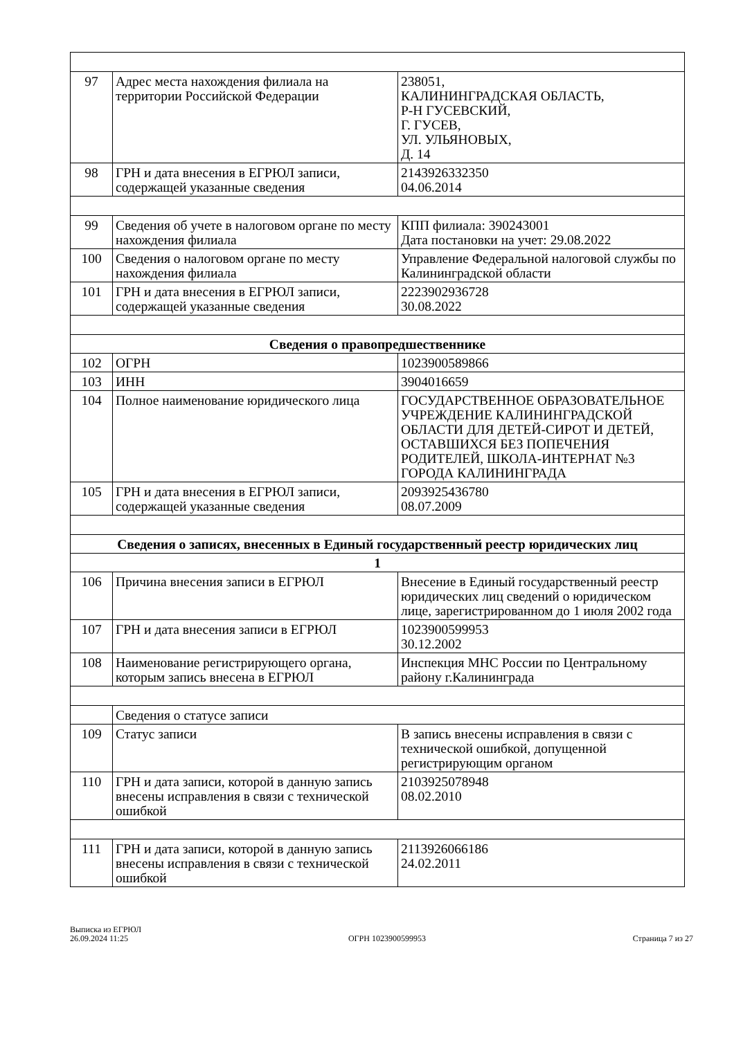| 97 | Адрес места нахождения филиала на территории Российской Федерации | 238051, КАЛИНИНГРАДСКАЯ ОБЛАСТЬ, Р-Н ГУСЕВСКИЙ, Г. ГУСЕВ, УЛ. УЛЬЯНОВЫХ, Д. 14 |
| 98 | ГРН и дата внесения в ЕГРЮЛ записи, содержащей указанные сведения | 2143926332350 04.06.2014 |
| 99 | Сведения об учете в налоговом органе по месту нахождения филиала | КПП филиала: 390243001 Дата постановки на учет: 29.08.2022 |
| 100 | Сведения о налоговом органе по месту нахождения филиала | Управление Федеральной налоговой службы по Калининградской области |
| 101 | ГРН и дата внесения в ЕГРЮЛ записи, содержащей указанные сведения | 2223902936728 30.08.2022 |
| Сведения о правопредшественнике | | |
| 102 | ОГРН | 1023900589866 |
| 103 | ИНН | 3904016659 |
| 104 | Полное наименование юридического лица | ГОСУДАРСТВЕННОЕ ОБРАЗОВАТЕЛЬНОЕ УЧРЕЖДЕНИЕ КАЛИНИНГРАДСКОЙ ОБЛАСТИ ДЛЯ ДЕТЕЙ-СИРОТ И ДЕТЕЙ, ОСТАВШИХСЯ БЕЗ ПОПЕЧЕНИЯ РОДИТЕЛЕЙ, ШКОЛА-ИНТЕРНАТ №3 ГОРОДА КАЛИНИНГРАДА |
| 105 | ГРН и дата внесения в ЕГРЮЛ записи, содержащей указанные сведения | 2093925436780 08.07.2009 |
| Сведения о записях, внесенных в Единый государственный реестр юридических лиц | | |
| 1 | | |
| 106 | Причина внесения записи в ЕГРЮЛ | Внесение в Единый государственный реестр юридических лиц сведений о юридическом лице, зарегистрированном до 1 июля 2002 года |
| 107 | ГРН и дата внесения записи в ЕГРЮЛ | 1023900599953 30.12.2002 |
| 108 | Наименование регистрирующего органа, которым запись внесена в ЕГРЮЛ | Инспекция МНС России по Центральному району г.Калининграда |
| | Сведения о статусе записи | |
| 109 | Статус записи | В запись внесены исправления в связи с технической ошибкой, допущенной регистрирующим органом |
| 110 | ГРН и дата записи, которой в данную запись внесены исправления в связи с технической ошибкой | 2103925078948 08.02.2010 |
| 111 | ГРН и дата записи, которой в данную запись внесены исправления в связи с технической ошибкой | 2113926066186 24.02.2011 |
Выписка из ЕГРЮЛ
26.09.2024 11:25
ОГРН 1023900599953
Страница 7 из 27